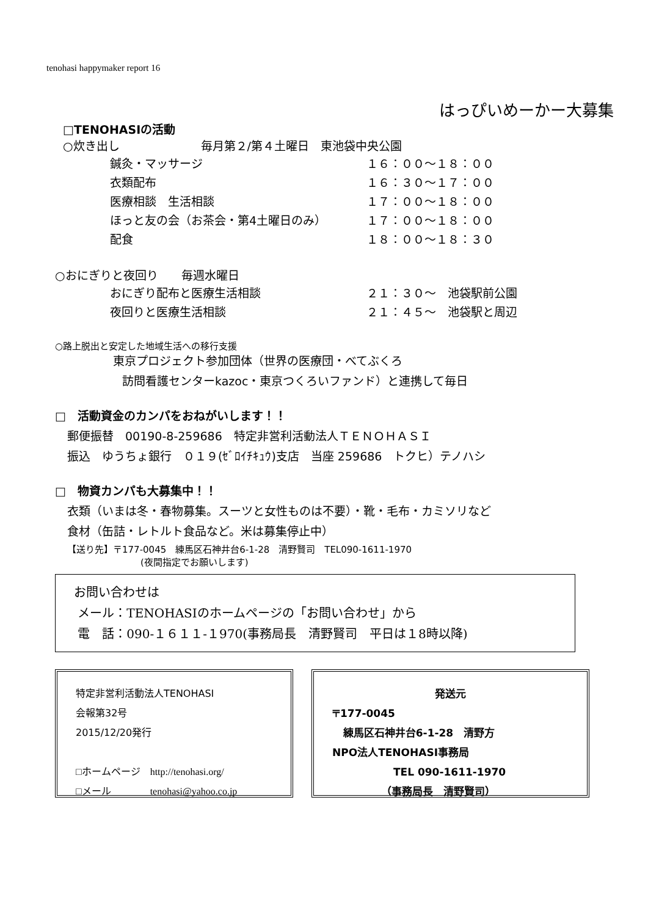tenohasi happymaker report 16
はっぴいめーかー大募集
□TENOHASIの活動
○炊き出し　　　　　　　毎月第２/第４土曜日　東池袋中央公園
鍼灸・マッサージ １６：００～１８：００
衣類配布 １６：３０～１７：００
医療相談　生活相談 １７：００～１８：００
ほっと友の会（お茶会・第4土曜日のみ） １７：００～１８：００
配食 １８：００～１８：３０
○おにぎりと夜回り　　毎週水曜日
おにぎり配布と医療生活相談 ２１：３０～　池袋駅前公園
夜回りと医療生活相談 ２１：４５～　池袋駅と周辺
○路上脱出と安定した地域生活への移行支援
東京プロジェクト参加団体（世界の医療団・べてぶくろ
訪問看護センターkazoc・東京つくろいファンド）と連携して毎日
□　活動資金のカンパをおねがいします！！
郵便振替　00190-8-259686　特定非営利活動法人ＴＥＮＯＨＡＳＩ
振込　ゆうちょ銀行　０１９(ｾﾞﾛｲﾁｷｭｳ)支店　当座 259686　トクヒ）テノハシ
□　物資カンパも大募集中！！
衣類（いまは冬・春物募集。スーツと女性ものは不要）・靴・毛布・カミソリなど
食材（缶詰・レトルト食品など。米は募集停止中）
【送り先】〒177-0045　練馬区石神井台6-1-28　清野賢司　TEL090-1611-1970
(夜間指定でお願いします)
お問い合わせは
メール：TENOHASIのホームページの「お問い合わせ」から
電　話：090-１６１１-１970(事務局長　清野賢司　平日は１8時以降)
特定非営利活動法人TENOHASI
会報第32号
2015/12/20発行
□ホームページ　http://tenohasi.org/
□メール　　　　tenohasi@yahoo.co.jp
発送元
〒177-0045
練馬区石神井台6-1-28　清野方
NPO法人TENOHASI事務局
TEL 090-1611-1970
（事務局長　清野賢司）